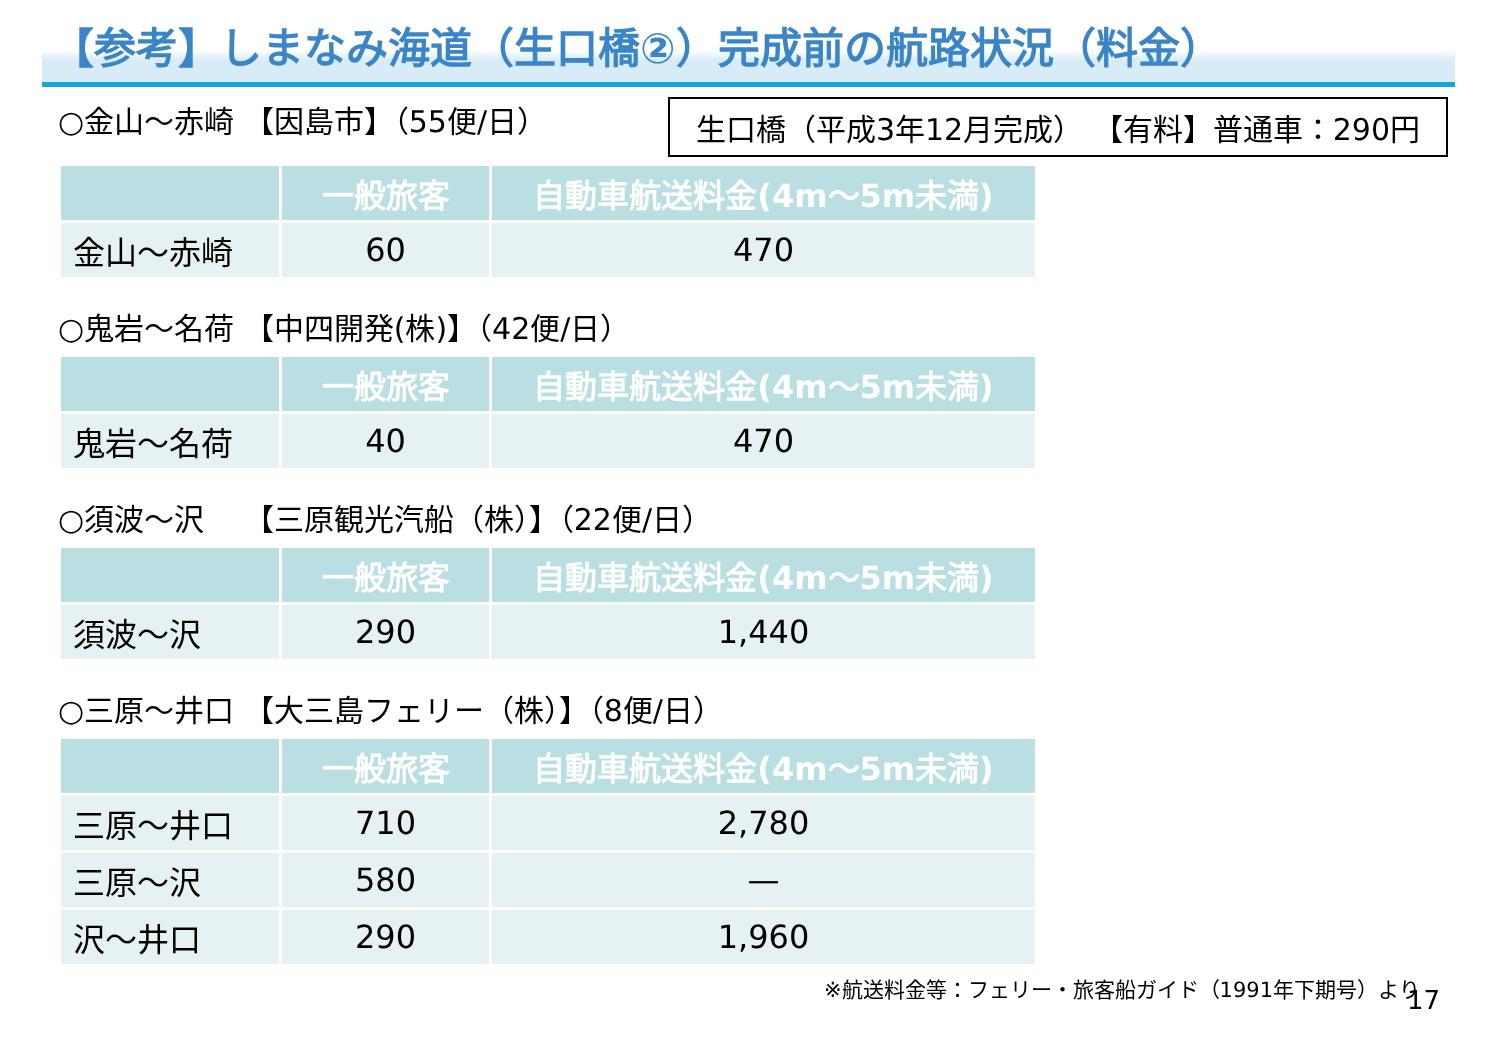【参考】しまなみ海道（生口橋②）完成前の航路状況（料金）
○金山～赤崎 【因島市】（55便/日）
生口橋（平成3年12月完成） 【有料】普通車：290円
| | 一般旅客 | 自動車航送料金(4m～5m未満) |
| --- | --- | --- |
| 金山～赤崎 | 60 | 470 |
○鬼岩～名荷 【中四開発(株)】（42便/日）
| | 一般旅客 | 自動車航送料金(4m～5m未満) |
| --- | --- | --- |
| 鬼岩～名荷 | 40 | 470 |
○須波～沢　 【三原観光汽船（株）】（22便/日）
| | 一般旅客 | 自動車航送料金(4m～5m未満) |
| --- | --- | --- |
| 須波～沢 | 290 | 1,440 |
○三原～井口 【大三島フェリー（株）】（8便/日）
| | 一般旅客 | 自動車航送料金(4m～5m未満) |
| --- | --- | --- |
| 三原～井口 | 710 | 2,780 |
| 三原～沢 | 580 | — |
| 沢～井口 | 290 | 1,960 |
17
※航送料金等：フェリー・旅客船ガイド（1991年下期号）より